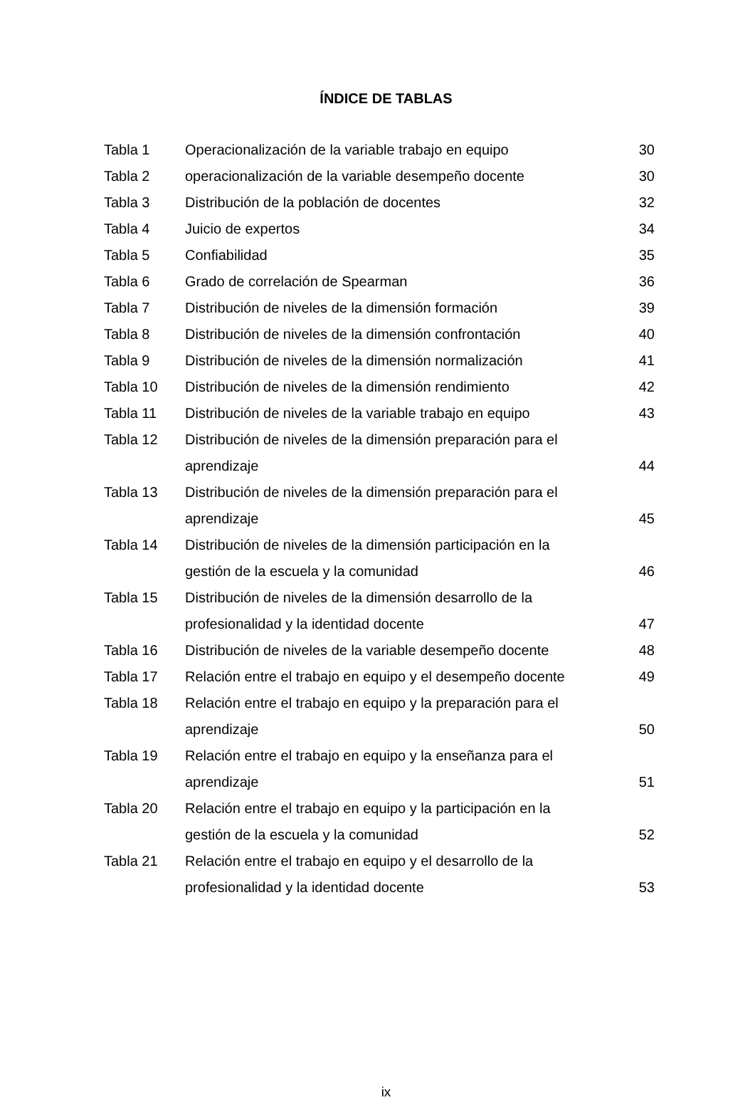ÍNDICE DE TABLAS
| Tabla 1 | Operacionalización de la variable trabajo en equipo | 30 |
| Tabla 2 | operacionalización de la variable desempeño docente | 30 |
| Tabla 3 | Distribución de la población de docentes | 32 |
| Tabla 4 | Juicio de expertos | 34 |
| Tabla 5 | Confiabilidad | 35 |
| Tabla 6 | Grado de correlación de Spearman | 36 |
| Tabla 7 | Distribución de niveles de la dimensión formación | 39 |
| Tabla 8 | Distribución de niveles de la dimensión confrontación | 40 |
| Tabla 9 | Distribución de niveles de la dimensión normalización | 41 |
| Tabla 10 | Distribución de niveles de la dimensión rendimiento | 42 |
| Tabla 11 | Distribución de niveles de la variable trabajo en equipo | 43 |
| Tabla 12 | Distribución de niveles de la dimensión preparación para el aprendizaje | 44 |
| Tabla 13 | Distribución de niveles de la dimensión preparación para el aprendizaje | 45 |
| Tabla 14 | Distribución de niveles de la dimensión participación en la gestión de la escuela y la comunidad | 46 |
| Tabla 15 | Distribución de niveles de la dimensión desarrollo de la profesionalidad y la identidad docente | 47 |
| Tabla 16 | Distribución de niveles de la variable desempeño docente | 48 |
| Tabla 17 | Relación entre el trabajo en equipo y el desempeño docente | 49 |
| Tabla 18 | Relación entre el trabajo en equipo y la preparación para el aprendizaje | 50 |
| Tabla 19 | Relación entre el trabajo en equipo y la enseñanza para el aprendizaje | 51 |
| Tabla 20 | Relación entre el trabajo en equipo y la participación en la gestión de la escuela y la comunidad | 52 |
| Tabla 21 | Relación entre el trabajo en equipo y el desarrollo de la profesionalidad y la identidad docente | 53 |
ix